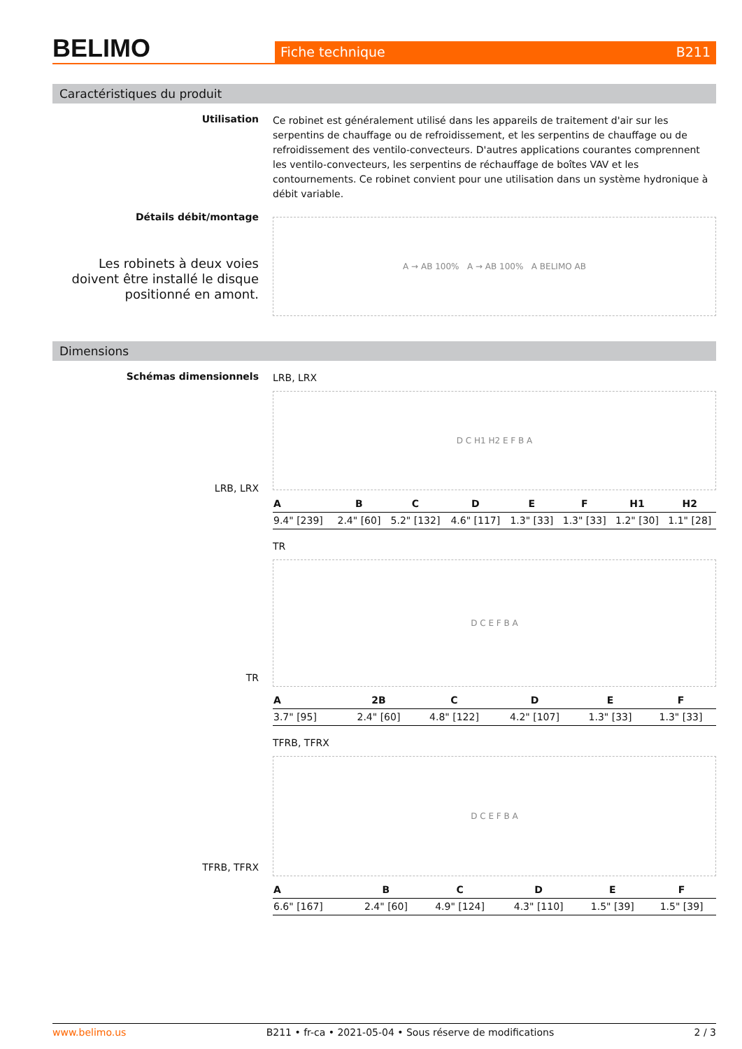BELIMO
Fiche technique B211
Caractéristiques du produit
Utilisation
Ce robinet est généralement utilisé dans les appareils de traitement d'air sur les serpentins de chauffage ou de refroidissement, et les serpentins de chauffage ou de refroidissement des ventilo-convecteurs. D'autres applications courantes comprennent les ventilo-convecteurs, les serpentins de réchauffage de boîtes VAV et les contournements. Ce robinet convient pour une utilisation dans un système hydronique à débit variable.
Détails débit/montage
Les robinets à deux voies doivent être installé le disque positionné en amont.
A → AB 100% A → AB 100% A BELIMO AB
Dimensions
Schémas dimensionnels
LRB, LRX
LRB, LRX
D C H1 H2 E F B A
| A | B | C | D | E | F | H1 | H2 |
| --- | --- | --- | --- | --- | --- | --- | --- |
| 9.4" [239] | 2.4" [60] | 5.2" [132] | 4.6" [117] | 1.3" [33] | 1.3" [33] | 1.2" [30] | 1.1" [28] |
TR
TR
D C E F B A
| A | 2B | C | D | E | F |
| --- | --- | --- | --- | --- | --- |
| 3.7" [95] | 2.4" [60] | 4.8" [122] | 4.2" [107] | 1.3" [33] | 1.3" [33] |
TFRB, TFRX
TFRB, TFRX
D C E F B A
| A | B | C | D | E | F |
| --- | --- | --- | --- | --- | --- |
| 6.6" [167] | 2.4" [60] | 4.9" [124] | 4.3" [110] | 1.5" [39] | 1.5" [39] |
www.belimo.us B211 • fr-ca • 2021-05-04 • Sous réserve de modifications 2 / 3